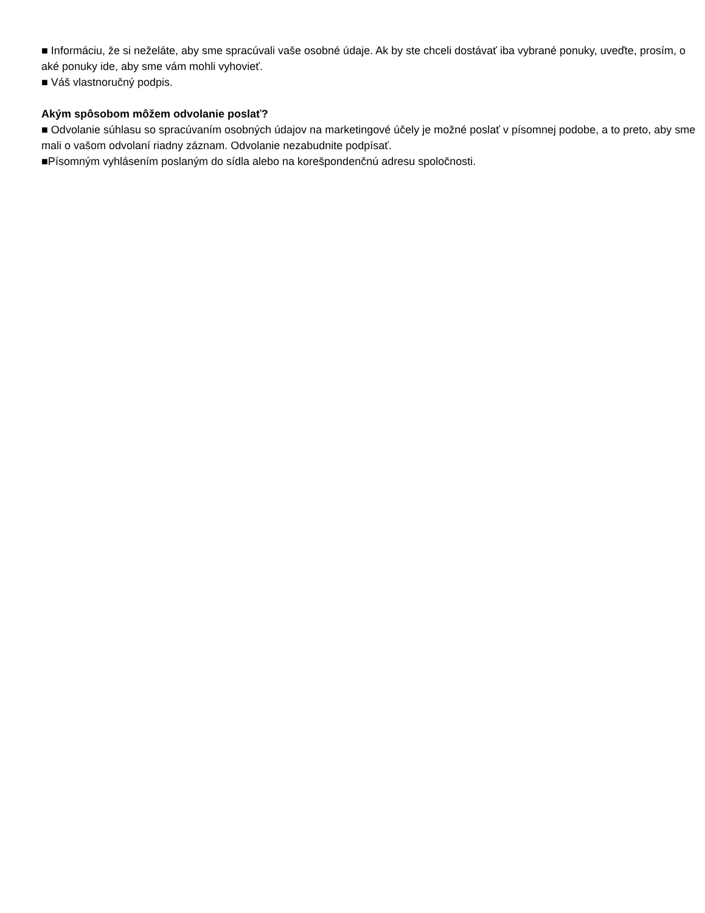■ Informáciu, že si neželáte, aby sme spracúvali vaše osobné údaje. Ak by ste chceli dostávať iba vybrané ponuky, uveďte, prosím, o aké ponuky ide, aby sme vám mohli vyhovieť.
■ Váš vlastnoručný podpis.
Akým spôsobom môžem odvolanie poslať?
■ Odvolanie súhlasu so spracúvaním osobných údajov na marketingové účely je možné poslať v písomnej podobe, a to preto, aby sme mali o vašom odvolaní riadny záznam. Odvolanie nezabudnite podpísať.
■Písomným vyhlásením poslaným do sídla alebo na korešpondenčnú adresu spoločnosti.